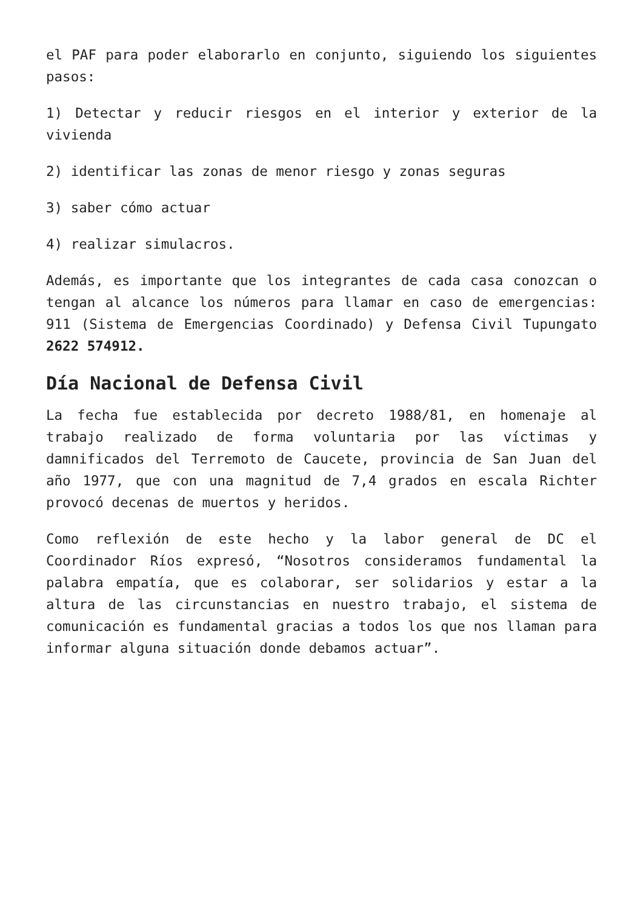el PAF para poder elaborarlo en conjunto, siguiendo los siguientes pasos:
1) Detectar y reducir riesgos en el interior y exterior de la vivienda
2) identificar las zonas de menor riesgo y zonas seguras
3) saber cómo actuar
4) realizar simulacros.
Además, es importante que los integrantes de cada casa conozcan o tengan al alcance los números para llamar en caso de emergencias: 911 (Sistema de Emergencias Coordinado) y Defensa Civil Tupungato 2622 574912.
Día Nacional de Defensa Civil
La fecha fue establecida por decreto 1988/81, en homenaje al trabajo realizado de forma voluntaria por las víctimas y damnificados del Terremoto de Caucete, provincia de San Juan del año 1977, que con una magnitud de 7,4 grados en escala Richter provocó decenas de muertos y heridos.
Como reflexión de este hecho y la labor general de DC el Coordinador Ríos expresó, “Nosotros consideramos fundamental la palabra empatía, que es colaborar, ser solidarios y estar a la altura de las circunstancias en nuestro trabajo, el sistema de comunicación es fundamental gracias a todos los que nos llaman para informar alguna situación donde debamos actuar”.